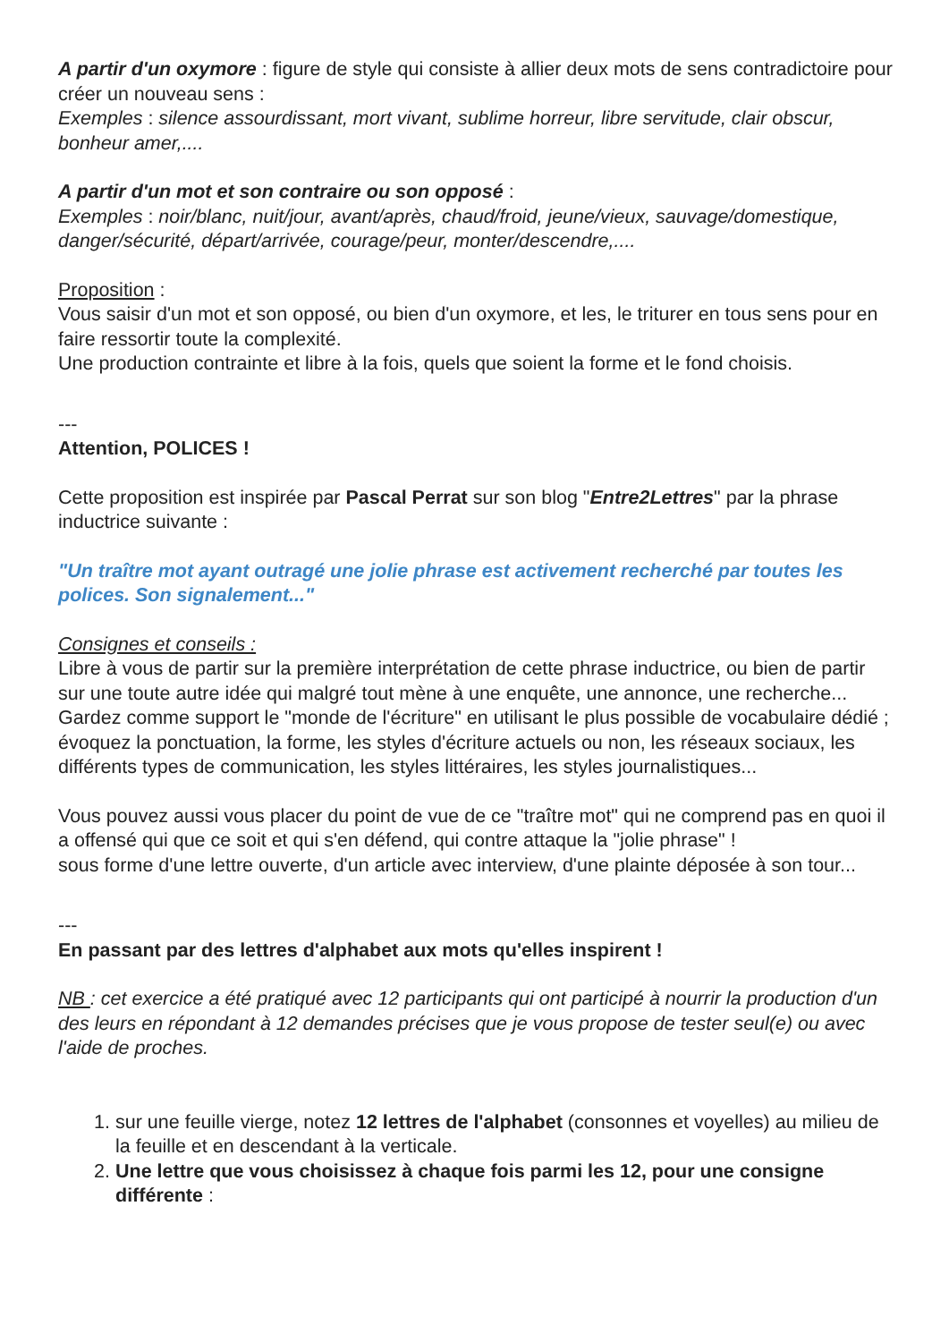A partir d'un oxymore : figure de style qui consiste à allier deux mots de sens contradictoire pour créer un nouveau sens :
Exemples : silence assourdissant, mort vivant, sublime horreur, libre servitude, clair obscur, bonheur amer,....
A partir d'un mot et son contraire ou son opposé :
Exemples : noir/blanc, nuit/jour, avant/après, chaud/froid, jeune/vieux, sauvage/domestique, danger/sécurité, départ/arrivée, courage/peur, monter/descendre,....
Proposition :
Vous saisir d'un mot et son opposé, ou bien d'un oxymore, et les, le triturer en tous sens pour en faire ressortir toute la complexité.
Une production contrainte et libre à la fois, quels que soient la forme et le fond choisis.
---
Attention, POLICES !
Cette proposition est inspirée par Pascal Perrat sur son blog "Entre2Lettres" par la phrase inductrice suivante :
"Un traître mot ayant outragé une jolie phrase est activement recherché par toutes les polices. Son signalement..."
Consignes et conseils :
Libre à vous de partir sur la première interprétation de cette phrase inductrice, ou bien de partir sur une toute autre idée qui malgré tout mène à une enquête, une annonce, une recherche...
Gardez comme support le "monde de l'écriture" en utilisant le plus possible de vocabulaire dédié ; évoquez la ponctuation, la forme, les styles d'écriture actuels ou non, les réseaux sociaux, les différents types de communication, les styles littéraires, les styles journalistiques...
Vous pouvez aussi vous placer du point de vue de ce "traître mot" qui ne comprend pas en quoi il a offensé qui que ce soit et qui s'en défend, qui contre attaque la "jolie phrase" !
sous forme d'une lettre ouverte, d'un article avec interview, d'une plainte déposée à son tour...
---
En passant par des lettres d'alphabet aux mots qu'elles inspirent !
NB : cet exercice a été pratiqué avec 12 participants qui ont participé à nourrir la production d'un des leurs en répondant à 12 demandes précises que je vous propose de tester seul(e) ou avec l'aide de proches.
1. sur une feuille vierge, notez 12 lettres de l'alphabet (consonnes et voyelles) au milieu de la feuille et en descendant à la verticale.
2. Une lettre que vous choisissez à chaque fois parmi les 12, pour une consigne différente :